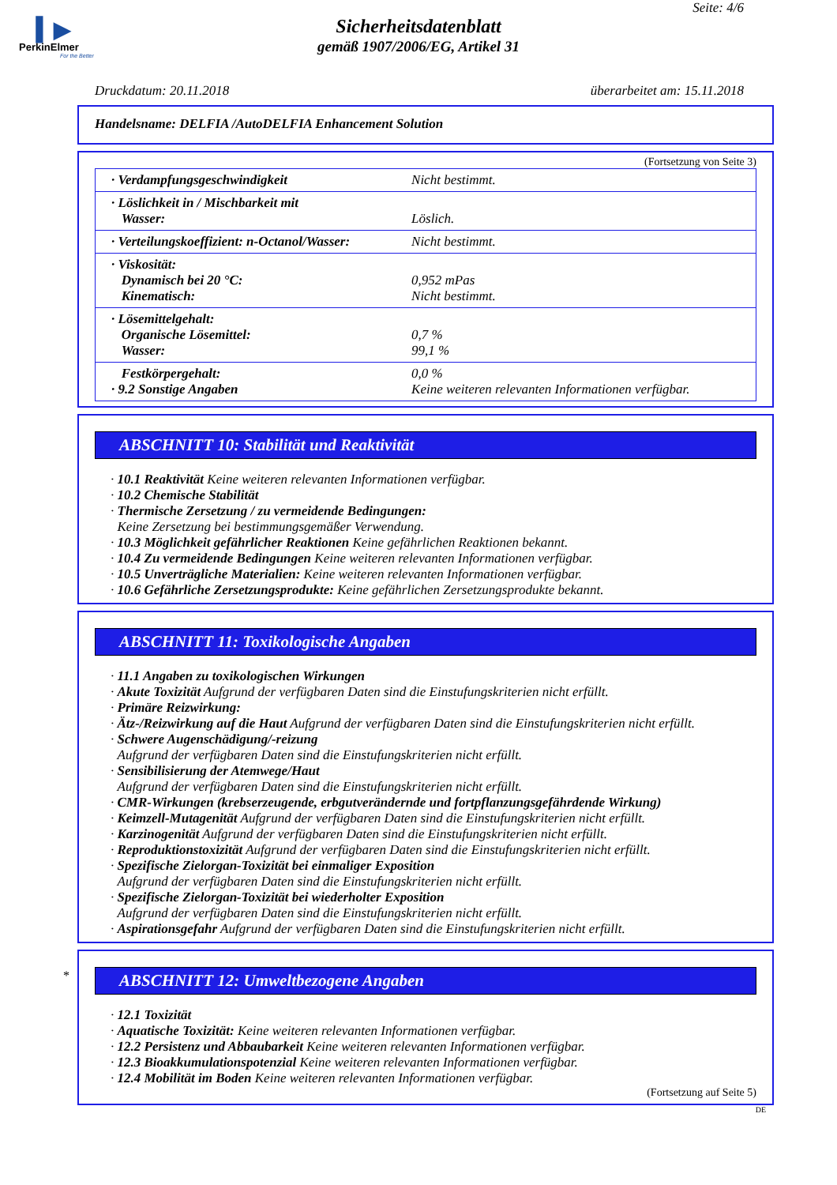▍▶
PerkinElmer
For the Better
Seite: 4/6
Sicherheitsdatenblatt
gemäß 1907/2006/EG, Artikel 31
Druckdatum: 20.11.2018 überarbeitet am: 15.11.2018
Handelsname: DELFIA /AutoDELFIA Enhancement Solution
(Fortsetzung von Seite 3)
| · Verdampfungsgeschwindigkeit | Nicht bestimmt. |
| · Löslichkeit in / Mischbarkeit mit Wasser: | Löslich. |
| · Verteilungskoeffizient: n-Octanol/Wasser: | Nicht bestimmt. |
| · Viskosität: Dynamisch bei 20 °C: Kinematisch: | 0,952 mPas Nicht bestimmt. |
| · Lösemittelgehalt: Organische Lösemittel: Wasser: | 0,7 % 99,1 % |
| Festkörpergehalt: · 9.2 Sonstige Angaben | 0,0 % Keine weiteren relevanten Informationen verfügbar. |
ABSCHNITT 10: Stabilität und Reaktivität
· 10.1 Reaktivität Keine weiteren relevanten Informationen verfügbar.
· 10.2 Chemische Stabilität
· Thermische Zersetzung / zu vermeidende Bedingungen:
Keine Zersetzung bei bestimmungsgemäßer Verwendung.
· 10.3 Möglichkeit gefährlicher Reaktionen Keine gefährlichen Reaktionen bekannt.
· 10.4 Zu vermeidende Bedingungen Keine weiteren relevanten Informationen verfügbar.
· 10.5 Unverträgliche Materialien: Keine weiteren relevanten Informationen verfügbar.
· 10.6 Gefährliche Zersetzungsprodukte: Keine gefährlichen Zersetzungsprodukte bekannt.
ABSCHNITT 11: Toxikologische Angaben
· 11.1 Angaben zu toxikologischen Wirkungen
· Akute Toxizität Aufgrund der verfügbaren Daten sind die Einstufungskriterien nicht erfüllt.
· Primäre Reizwirkung:
· Ätz-/Reizwirkung auf die Haut Aufgrund der verfügbaren Daten sind die Einstufungskriterien nicht erfüllt.
· Schwere Augenschädigung/-reizung
Aufgrund der verfügbaren Daten sind die Einstufungskriterien nicht erfüllt.
· Sensibilisierung der Atemwege/Haut
Aufgrund der verfügbaren Daten sind die Einstufungskriterien nicht erfüllt.
· CMR-Wirkungen (krebserzeugende, erbgutverändernde und fortpflanzungsgefährdende Wirkung)
· Keimzell-Mutagenität Aufgrund der verfügbaren Daten sind die Einstufungskriterien nicht erfüllt.
· Karzinogenität Aufgrund der verfügbaren Daten sind die Einstufungskriterien nicht erfüllt.
· Reproduktionstoxizität Aufgrund der verfügbaren Daten sind die Einstufungskriterien nicht erfüllt.
· Spezifische Zielorgan-Toxizität bei einmaliger Exposition
Aufgrund der verfügbaren Daten sind die Einstufungskriterien nicht erfüllt.
· Spezifische Zielorgan-Toxizität bei wiederholter Exposition
Aufgrund der verfügbaren Daten sind die Einstufungskriterien nicht erfüllt.
· Aspirationsgefahr Aufgrund der verfügbaren Daten sind die Einstufungskriterien nicht erfüllt.
*
ABSCHNITT 12: Umweltbezogene Angaben
· 12.1 Toxizität
· Aquatische Toxizität: Keine weiteren relevanten Informationen verfügbar.
· 12.2 Persistenz und Abbaubarkeit Keine weiteren relevanten Informationen verfügbar.
· 12.3 Bioakkumulationspotenzial Keine weiteren relevanten Informationen verfügbar.
· 12.4 Mobilität im Boden Keine weiteren relevanten Informationen verfügbar.
(Fortsetzung auf Seite 5)
DE